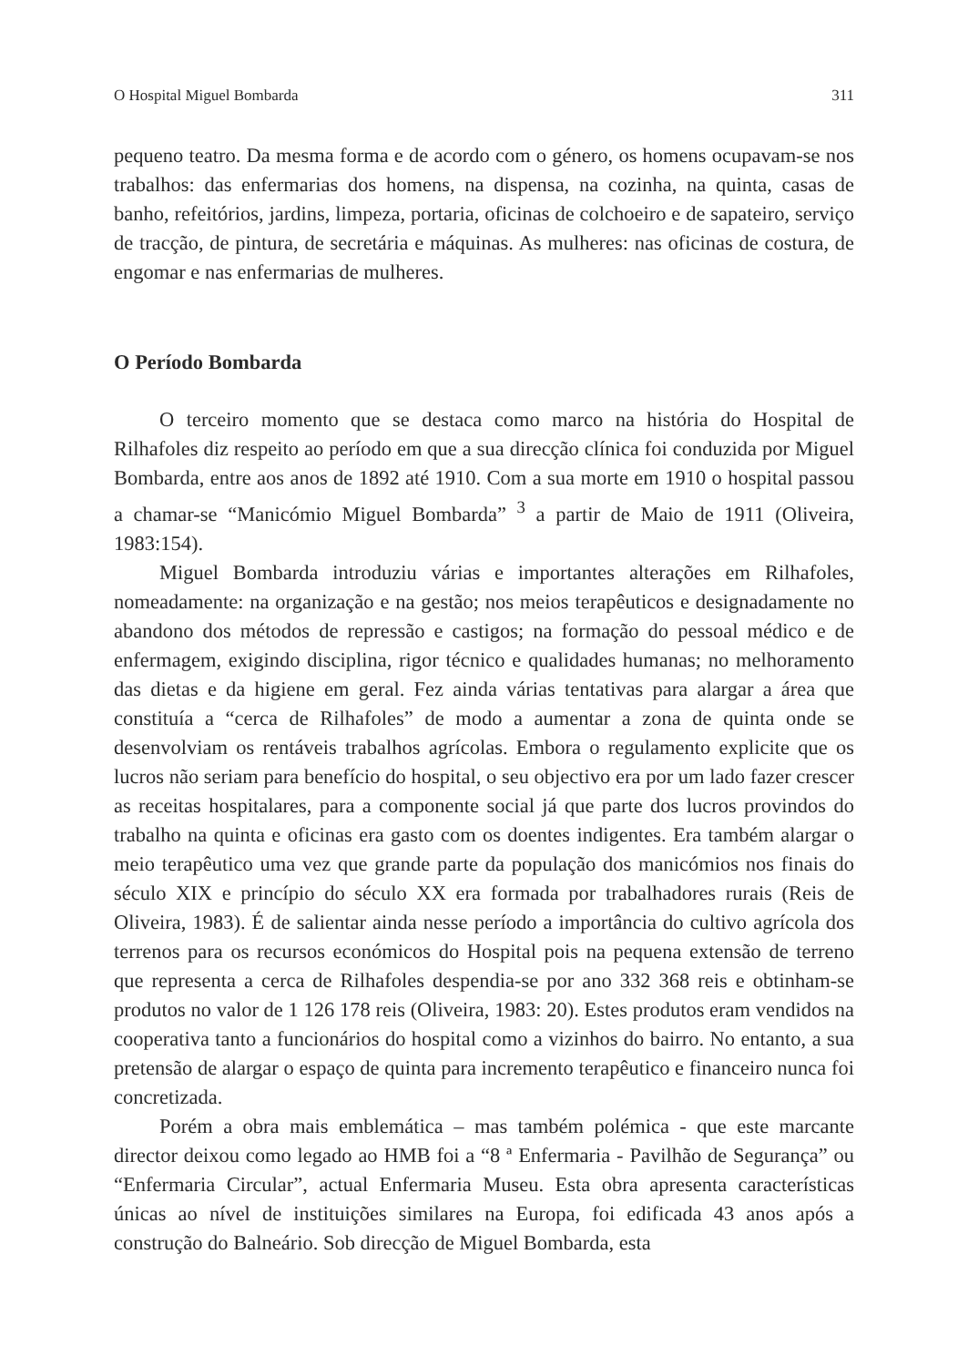O Hospital Miguel Bombarda 311
pequeno teatro. Da mesma forma e de acordo com o género, os homens ocupavam-se nos trabalhos: das enfermarias dos homens, na dispensa, na cozinha, na quinta, casas de banho, refeitórios, jardins, limpeza, portaria, oficinas de colchoeiro e de sapateiro, serviço de tracção, de pintura, de secretária e máquinas. As mulheres: nas oficinas de costura, de engomar e nas enfermarias de mulheres.
O Período Bombarda
O terceiro momento que se destaca como marco na história do Hospital de Rilhafoles diz respeito ao período em que a sua direcção clínica foi conduzida por Miguel Bombarda, entre aos anos de 1892 até 1910. Com a sua morte em 1910 o hospital passou a chamar-se “Manicómio Miguel Bombarda” <sup>3</sup> a partir de Maio de 1911 (Oliveira, 1983:154).
Miguel Bombarda introduziu várias e importantes alterações em Rilhafoles, nomeadamente: na organização e na gestão; nos meios terapêuticos e designadamente no abandono dos métodos de repressão e castigos; na formação do pessoal médico e de enfermagem, exigindo disciplina, rigor técnico e qualidades humanas; no melhoramento das dietas e da higiene em geral. Fez ainda várias tentativas para alargar a área que constituía a “cerca de Rilhafoles” de modo a aumentar a zona de quinta onde se desenvolviam os rentáveis trabalhos agrícolas. Embora o regulamento explicite que os lucros não seriam para benefício do hospital, o seu objectivo era por um lado fazer crescer as receitas hospitalares, para a componente social já que parte dos lucros provindos do trabalho na quinta e oficinas era gasto com os doentes indigentes. Era também alargar o meio terapêutico uma vez que grande parte da população dos manicómios nos finais do século XIX e princípio do século XX era formada por trabalhadores rurais (Reis de Oliveira, 1983). É de salientar ainda nesse período a importância do cultivo agrícola dos terrenos para os recursos económicos do Hospital pois na pequena extensão de terreno que representa a cerca de Rilhafoles despendia-se por ano 332 368 reis e obtinham-se produtos no valor de 1 126 178 reis (Oliveira, 1983: 20). Estes produtos eram vendidos na cooperativa tanto a funcionários do hospital como a vizinhos do bairro. No entanto, a sua pretensão de alargar o espaço de quinta para incremento terapêutico e financeiro nunca foi concretizada.
Porém a obra mais emblemática – mas também polémica - que este marcante director deixou como legado ao HMB foi a “8 ª Enfermaria - Pavilhão de Segurança” ou “Enfermaria Circular”, actual Enfermaria Museu. Esta obra apresenta características únicas ao nível de instituições similares na Europa, foi edificada 43 anos após a construção do Balneário. Sob direcção de Miguel Bombarda, esta